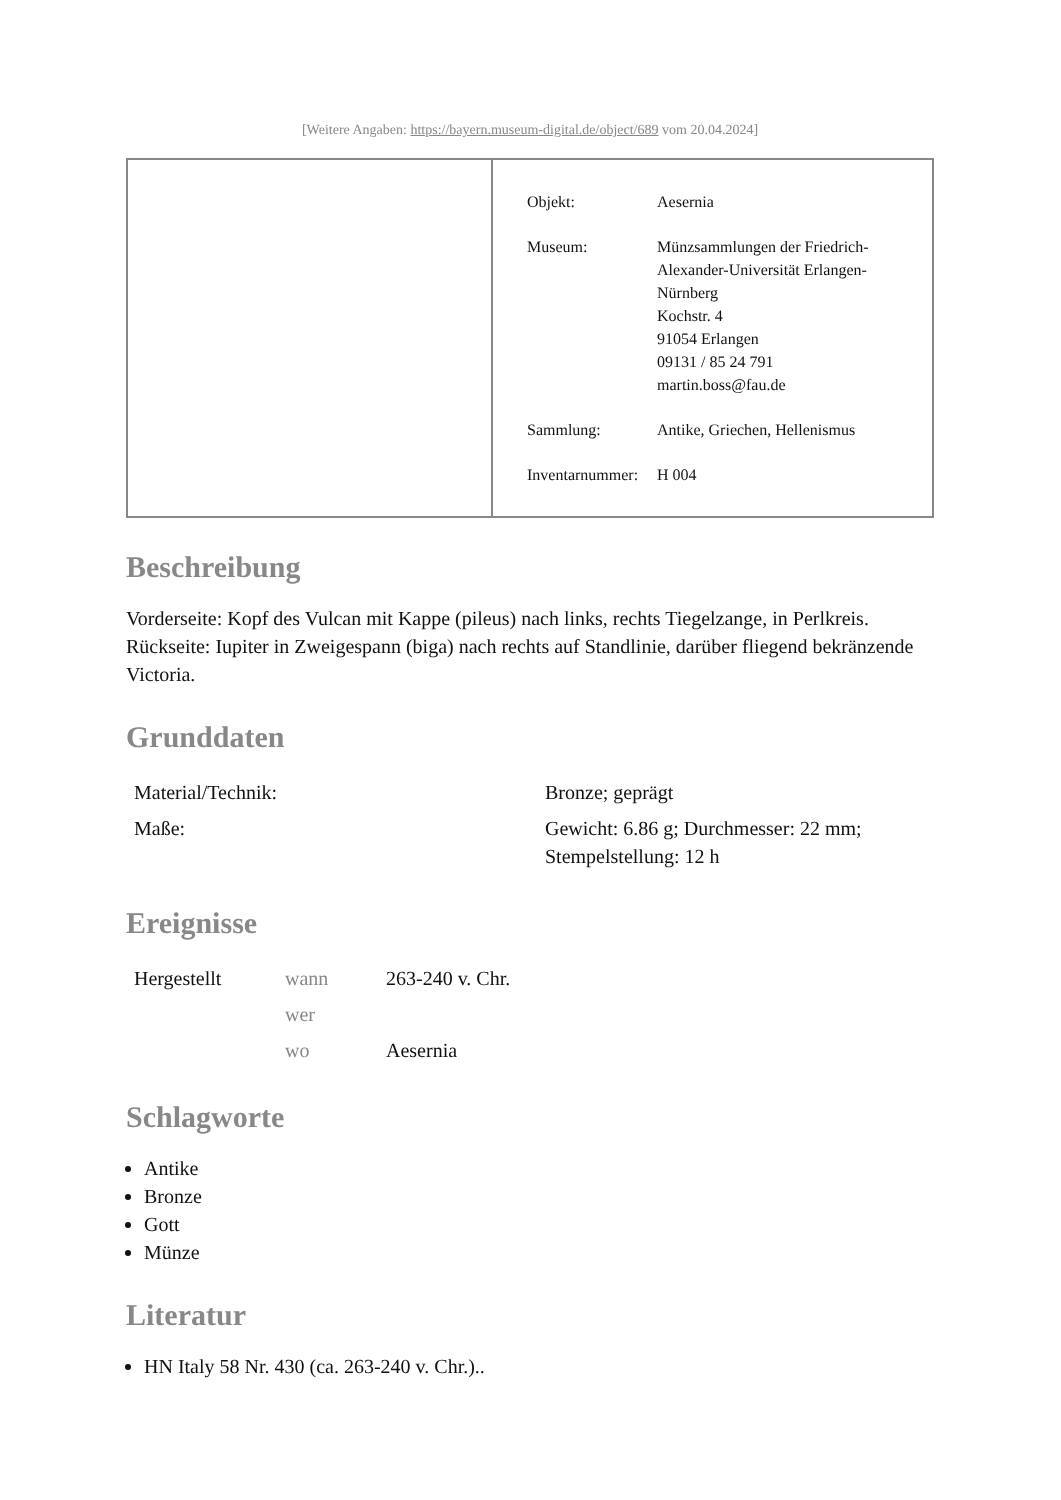[Weitere Angaben: https://bayern.museum-digital.de/object/689 vom 20.04.2024]
| Objekt: | Aesernia |
| Museum: | Münzsammlungen der Friedrich- Alexander-Universität Erlangen- Nürnberg Kochstr. 4 91054 Erlangen 09131 / 85 24 791 martin.boss@fau.de |
| Sammlung: | Antike, Griechen, Hellenismus |
| Inventarnummer: | H 004 |
Beschreibung
Vorderseite: Kopf des Vulcan mit Kappe (pileus) nach links, rechts Tiegelzange, in Perlkreis. Rückseite: Iupiter in Zweigespann (biga) nach rechts auf Standlinie, darüber fliegend bekränzende Victoria.
Grunddaten
| Material/Technik: | Bronze; geprägt |
| Maße: | Gewicht: 6.86 g; Durchmesser: 22 mm; Stempelstellung: 12 h |
Ereignisse
| Hergestellt | wann | 263-240 v. Chr. |
| | wer | |
| | wo | Aesernia |
Schlagworte
Antike
Bronze
Gott
Münze
Literatur
HN Italy 58 Nr. 430 (ca. 263-240 v. Chr.)..